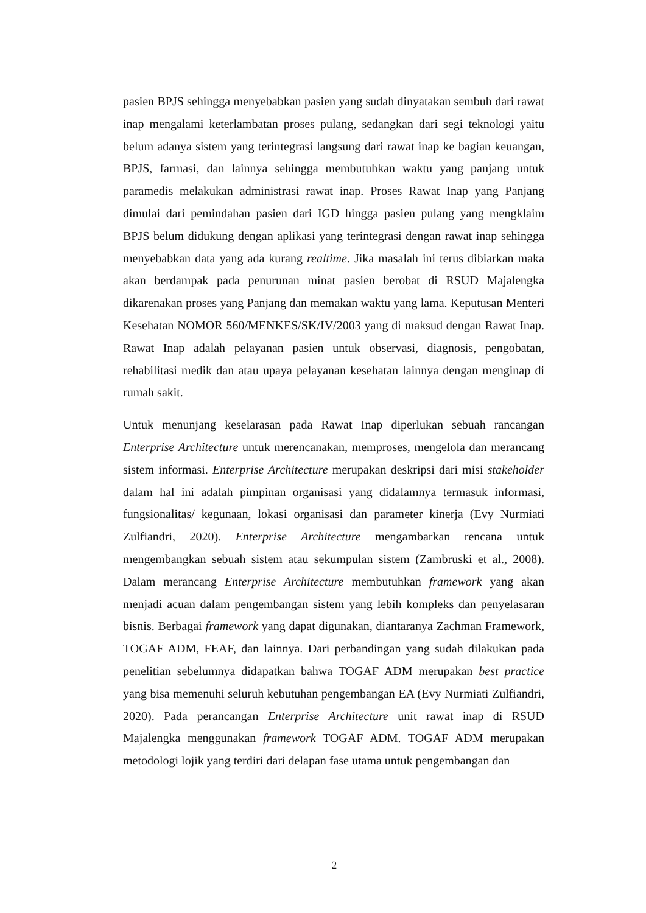pasien BPJS sehingga menyebabkan pasien yang sudah dinyatakan sembuh dari rawat inap mengalami keterlambatan proses pulang, sedangkan dari segi teknologi yaitu belum adanya sistem yang terintegrasi langsung dari rawat inap ke bagian keuangan, BPJS, farmasi, dan lainnya sehingga membutuhkan waktu yang panjang untuk paramedis melakukan administrasi rawat inap. Proses Rawat Inap yang Panjang dimulai dari pemindahan pasien dari IGD hingga pasien pulang yang mengklaim BPJS belum didukung dengan aplikasi yang terintegrasi dengan rawat inap sehingga menyebabkan data yang ada kurang realtime. Jika masalah ini terus dibiarkan maka akan berdampak pada penurunan minat pasien berobat di RSUD Majalengka dikarenakan proses yang Panjang dan memakan waktu yang lama. Keputusan Menteri Kesehatan NOMOR 560/MENKES/SK/IV/2003 yang di maksud dengan Rawat Inap. Rawat Inap adalah pelayanan pasien untuk observasi, diagnosis, pengobatan, rehabilitasi medik dan atau upaya pelayanan kesehatan lainnya dengan menginap di rumah sakit.
Untuk menunjang keselarasan pada Rawat Inap diperlukan sebuah rancangan Enterprise Architecture untuk merencanakan, memproses, mengelola dan merancang sistem informasi. Enterprise Architecture merupakan deskripsi dari misi stakeholder dalam hal ini adalah pimpinan organisasi yang didalamnya termasuk informasi, fungsionalitas/ kegunaan, lokasi organisasi dan parameter kinerja (Evy Nurmiati Zulfiandri, 2020). Enterprise Architecture mengambarkan rencana untuk mengembangkan sebuah sistem atau sekumpulan sistem (Zambruski et al., 2008). Dalam merancang Enterprise Architecture membutuhkan framework yang akan menjadi acuan dalam pengembangan sistem yang lebih kompleks dan penyelasaran bisnis. Berbagai framework yang dapat digunakan, diantaranya Zachman Framework, TOGAF ADM, FEAF, dan lainnya. Dari perbandingan yang sudah dilakukan pada penelitian sebelumnya didapatkan bahwa TOGAF ADM merupakan best practice yang bisa memenuhi seluruh kebutuhan pengembangan EA (Evy Nurmiati Zulfiandri, 2020). Pada perancangan Enterprise Architecture unit rawat inap di RSUD Majalengka menggunakan framework TOGAF ADM. TOGAF ADM merupakan metodologi lojik yang terdiri dari delapan fase utama untuk pengembangan dan
2